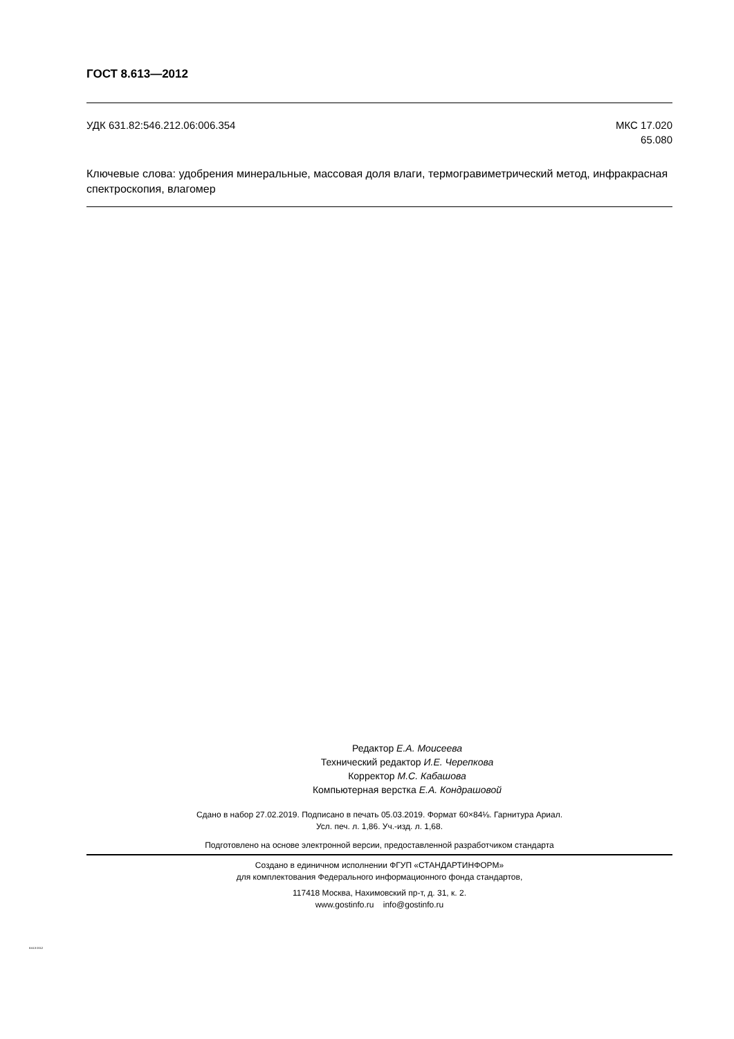ГОСТ 8.613—2012
УДК 631.82:546.212.06:006.354 МКС 17.020
65.080
Ключевые слова: удобрения минеральные, массовая доля влаги, термогравиметрический метод, инфракрасная спектроскопия, влагомер
Редактор Е.А. Моисеева
Технический редактор И.Е. Черепкова
Корректор М.С. Кабашова
Компьютерная верстка Е.А. Кондрашовой
Сдано в набор 27.02.2019. Подписано в печать 05.03.2019. Формат 60×84⅛. Гарнитура Ариал.
Усл. печ. л. 1,86. Уч.-изд. л. 1,68.
Подготовлено на основе электронной версии, предоставленной разработчиком стандарта
Создано в единичном исполнении ФГУП «СТАНДАРТИНФОРМ»
для комплектования Федерального информационного фонда стандартов,
117418 Москва, Нахимовский пр-т, д. 31, к. 2.
www.gostinfo.ru info@gostinfo.ru
8.613-2012